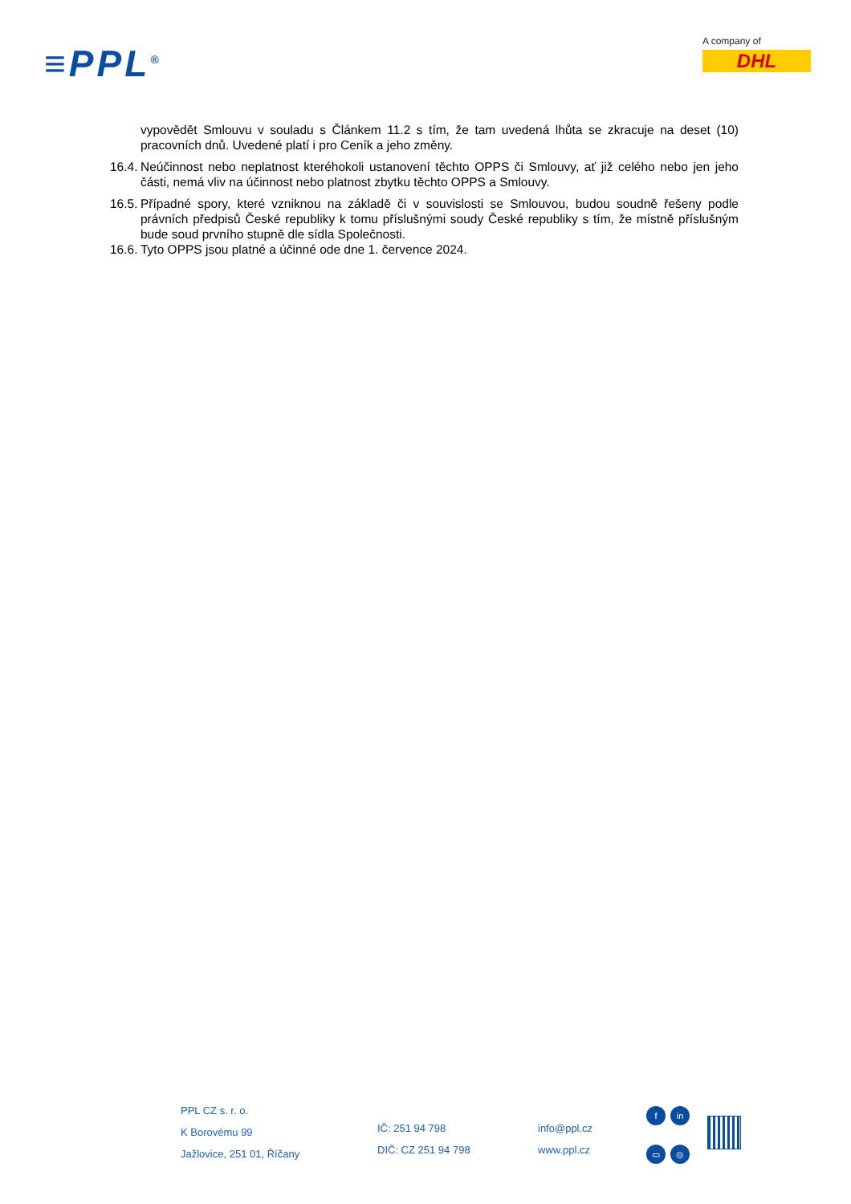≡PPL<sup>®</sup>
A company of
DHL
vypovědět Smlouvu v souladu s Článkem 11.2 s tím, že tam uvedená lhůta se zkracuje na deset (10) pracovních dnů. Uvedené platí i pro Ceník a jeho změny.
16.4. Neúčinnost nebo neplatnost kteréhokoli ustanovení těchto OPPS či Smlouvy, ať již celého nebo jen jeho části, nemá vliv na účinnost nebo platnost zbytku těchto OPPS a Smlouvy.
16.5. Případné spory, které vzniknou na základě či v souvislosti se Smlouvou, budou soudně řešeny podle právních předpisů České republiky k tomu příslušnými soudy České republiky s tím, že místně příslušným bude soud prvního stupně dle sídla Společnosti.
16.6. Tyto OPPS jsou platné a účinné ode dne 1. července 2024.
PPL CZ s. r. o.
K Borovému 99
Jažlovice, 251 01, Říčany
IČ: 251 94 798
DIČ: CZ 251 94 798
info@ppl.cz
www.ppl.cz
fin ▭ ◎